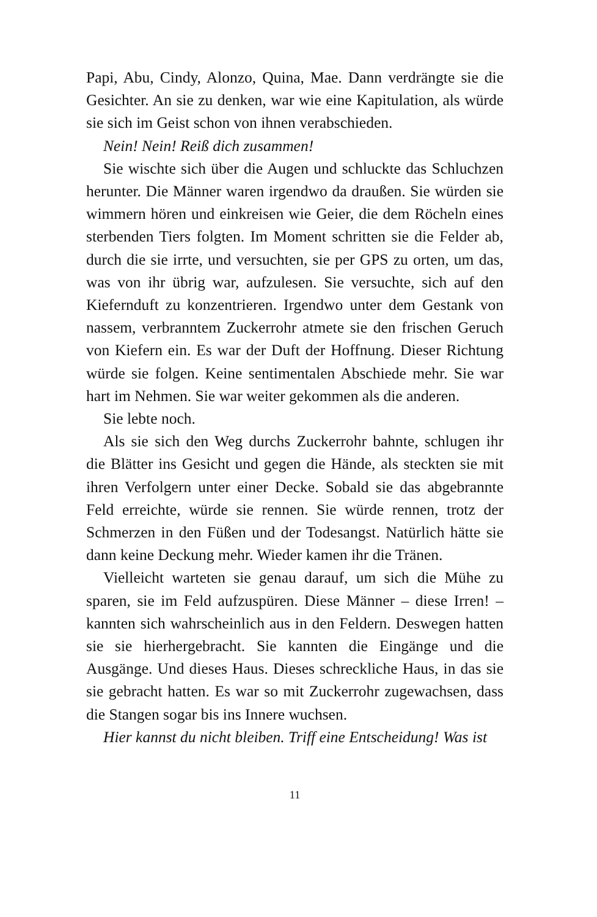Papi, Abu, Cindy, Alonzo, Quina, Mae. Dann verdrängte sie die Gesichter. An sie zu denken, war wie eine Kapitulation, als würde sie sich im Geist schon von ihnen verabschieden.
Nein! Nein! Reiß dich zusammen!
Sie wischte sich über die Augen und schluckte das Schluchzen herunter. Die Männer waren irgendwo da draußen. Sie würden sie wimmern hören und einkreisen wie Geier, die dem Röcheln eines sterbenden Tiers folgten. Im Moment schritten sie die Felder ab, durch die sie irrte, und versuchten, sie per GPS zu orten, um das, was von ihr übrig war, aufzulesen. Sie versuchte, sich auf den Kiefernduft zu konzentrieren. Irgendwo unter dem Gestank von nassem, verbranntem Zuckerrohr atmete sie den frischen Geruch von Kiefern ein. Es war der Duft der Hoffnung. Dieser Richtung würde sie folgen. Keine sentimentalen Abschiede mehr. Sie war hart im Nehmen. Sie war weiter gekommen als die anderen.
Sie lebte noch.
Als sie sich den Weg durchs Zuckerrohr bahnte, schlugen ihr die Blätter ins Gesicht und gegen die Hände, als steckten sie mit ihren Verfolgern unter einer Decke. Sobald sie das abgebrannte Feld erreichte, würde sie rennen. Sie würde rennen, trotz der Schmerzen in den Füßen und der Todesangst. Natürlich hätte sie dann keine Deckung mehr. Wieder kamen ihr die Tränen.
Vielleicht warteten sie genau darauf, um sich die Mühe zu sparen, sie im Feld aufzuspüren. Diese Männer – diese Irren! – kannten sich wahrscheinlich aus in den Feldern. Deswegen hatten sie sie hierhergebracht. Sie kannten die Eingänge und die Ausgänge. Und dieses Haus. Dieses schreckliche Haus, in das sie sie gebracht hatten. Es war so mit Zuckerrohr zugewachsen, dass die Stangen sogar bis ins Innere wuchsen.
Hier kannst du nicht bleiben. Triff eine Entscheidung! Was ist
11